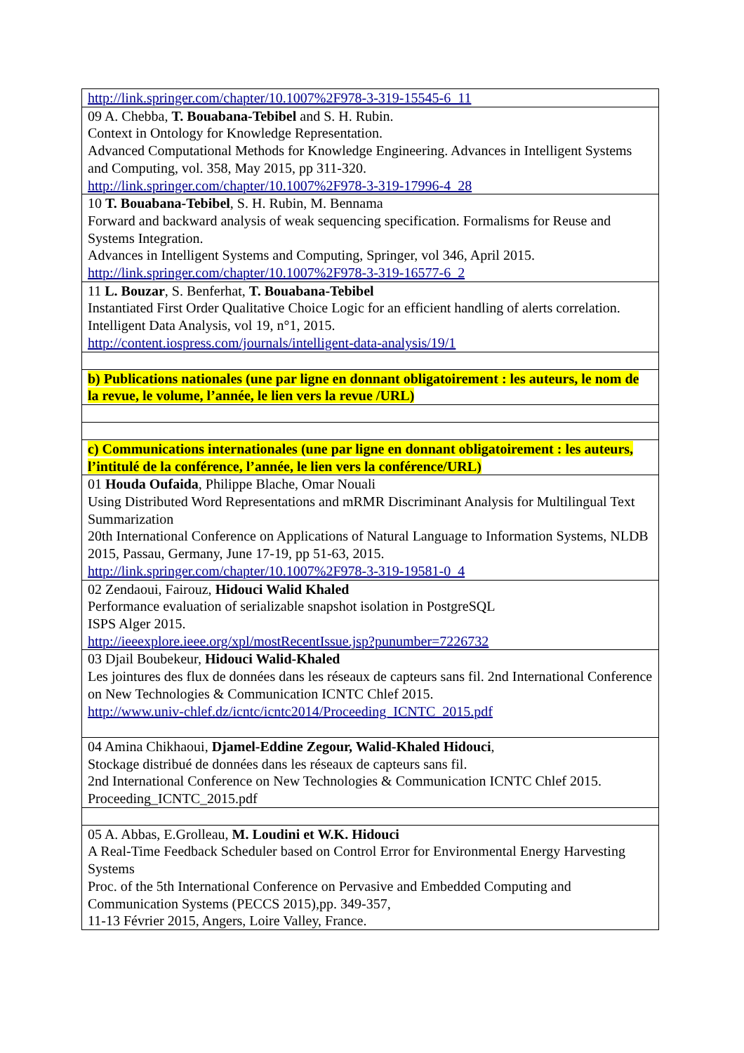| http://link.springer.com/chapter/10.1007%2F978-3-319-15545-6_11 |
| 09 A. Chebba, T. Bouabana-Tebibel and S. H. Rubin. Context in Ontology for Knowledge Representation. Advanced Computational Methods for Knowledge Engineering. Advances in Intelligent Systems and Computing, vol. 358, May 2015, pp 311-320. http://link.springer.com/chapter/10.1007%2F978-3-319-17996-4_28 |
| 10 T. Bouabana-Tebibel , S. H. Rubin, M. Bennama Forward and backward analysis of weak sequencing specification. Formalisms for Reuse and Systems Integration. Advances in Intelligent Systems and Computing, Springer, vol 346, April 2015. http://link.springer.com/chapter/10.1007%2F978-3-319-16577-6_2 |
| 11 L. Bouzar , S. Benferhat, T. Bouabana-Tebibel Instantiated First Order Qualitative Choice Logic for an efficient handling of alerts correlation. Intelligent Data Analysis, vol 19, n°1, 2015. http://content.iospress.com/journals/intelligent-data-analysis/19/1 |
| b) Publications nationales (une par ligne en donnant obligatoirement : les auteurs, le nom de la revue, le volume, l’année, le lien vers la revue /URL) |
| c) Communications internationales (une par ligne en donnant obligatoirement : les auteurs, l’intitulé de la conférence, l’année, le lien vers la conférence/URL) |
| 01 Houda Oufaida , Philippe Blache, Omar Nouali Using Distributed Word Representations and mRMR Discriminant Analysis for Multilingual Text Summarization 20th International Conference on Applications of Natural Language to Information Systems, NLDB 2015, Passau, Germany, June 17-19, pp 51-63, 2015. http://link.springer.com/chapter/10.1007%2F978-3-319-19581-0_4 |
| 02 Zendaoui, Fairouz, Hidouci Walid Khaled Performance evaluation of serializable snapshot isolation in PostgreSQL ISPS Alger 2015. http://ieeexplore.ieee.org/xpl/mostRecentIssue.jsp?punumber=7226732 |
| 03 Djail Boubekeur, Hidouci Walid-Khaled Les jointures des flux de données dans les réseaux de capteurs sans fil. 2nd International Conference on New Technologies & Communication ICNTC Chlef 2015. http://www.univ-chlef.dz/icntc/icntc2014/Proceeding_ICNTC_2015.pdf |
| 04 Amina Chikhaoui, Djamel-Eddine Zegour, Walid-Khaled Hidouci , Stockage distribué de données dans les réseaux de capteurs sans fil. 2nd International Conference on New Technologies & Communication ICNTC Chlef 2015. Proceeding_ICNTC_2015.pdf |
| 05 A. Abbas, E.Grolleau, M. Loudini et W.K. Hidouci A Real-Time Feedback Scheduler based on Control Error for Environmental Energy Harvesting Systems Proc. of the 5th International Conference on Pervasive and Embedded Computing and Communication Systems (PECCS 2015),pp. 349-357, 11-13 Février 2015, Angers, Loire Valley, France. |